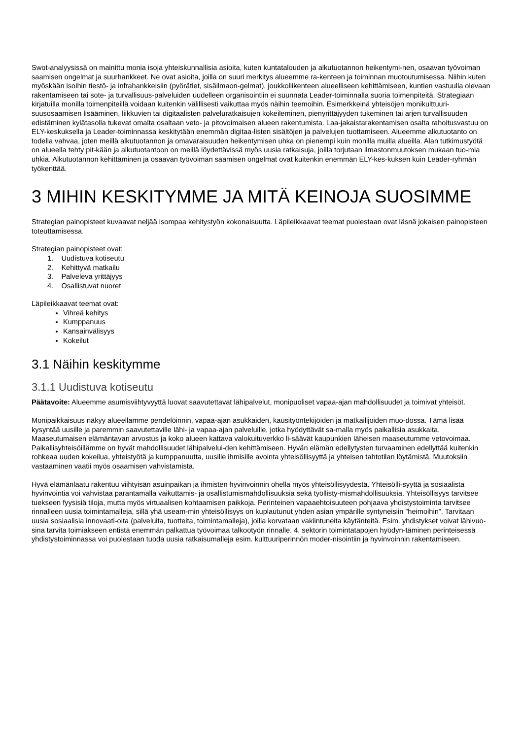Swot-analyysissä on mainittu monia isoja yhteiskunnallisia asioita, kuten kuntatalouden ja alkutuotannon heikentymi-nen, osaavan työvoiman saamisen ongelmat ja suurhankkeet. Ne ovat asioita, joilla on suuri merkitys alueemme ra-kenteen ja toiminnan muotoutumisessa. Niihin kuten myöskään isoihin tiestö- ja infrahankkeisiin (pyörätiet, sisäilmaon-gelmat), joukkoliikenteen alueelliseen kehittämiseen, kuntien vastuulla olevaan rakentamiseen tai sote- ja turvallisuus-palveluiden uudelleen organisointiin ei suunnata Leader-toiminnalla suoria toimenpiteitä. Strategiaan kirjatuilla monilla toimenpiteillä voidaan kuitenkin välillisesti vaikuttaa myös näihin teemoihin. Esimerkkeinä yhteisöjen monikulttuuri-suusosaamisen lisääminen, liikkuvien tai digitaalisten palveluratkaisujen kokeileminen, pienyrittäjyyden tukeminen tai arjen turvallisuuden edistäminen kylätasolla tukevat omalta osaltaan veto- ja pitovoimaisen alueen rakentumista. Laa-jakaistarakentamisen osalta rahoitusvastuu on ELY-keskuksella ja Leader-toiminnassa keskitytään enemmän digitaa-listen sisältöjen ja palvelujen tuottamiseen. Alueemme alkutuotanto on todella vahvaa, joten meillä alkutuotannon ja omavaraisuuden heikentymisen uhka on pienempi kuin monilla muilla alueilla. Alan tutkimustyötä on alueella tehty pit-kään ja alkutuotantoon on meillä löydettävissä myös uusia ratkaisuja, joilla torjutaan ilmastonmuutoksen mukaan tuo-mia uhkia. Alkutuotannon kehittäminen ja osaavan työvoiman saamisen ongelmat ovat kuitenkin enemmän ELY-kes-kuksen kuin Leader-ryhmän työkenttää.
3 MIHIN KESKITYMME JA MITÄ KEINOJA SUOSIMME
Strategian painopisteet kuvaavat neljää isompaa kehitystyön kokonaisuutta. Läpileikkaavat teemat puolestaan ovat läsnä jokaisen painopisteen toteuttamisessa.
Strategian painopisteet ovat:
1. Uudistuva kotiseutu
2. Kehittyvä matkailu
3. Palveleva yrittäjyys
4. Osallistuvat nuoret
Läpileikkaavat teemat ovat:
Vihreä kehitys
Kumppanuus
Kansainvälisyys
Kokeilut
3.1 Näihin keskitymme
3.1.1 Uudistuva kotiseutu
Päätavoite: Alueemme asumisviihtyvyyttä luovat saavutettavat lähipalvelut, monipuoliset vapaa-ajan mahdollisuudet ja toimivat yhteisöt.
Monipaikkaisuus näkyy alueellamme pendelöinnin, vapaa-ajan asukkaiden, kausityöntekijöiden ja matkailijoiden muo-dossa. Tämä lisää kysyntää uusille ja paremmin saavutettaville lähi- ja vapaa-ajan palveluille, jotka hyödyttävät sa-malla myös paikallisia asukkaita. Maaseutumaisen elämäntavan arvostus ja koko alueen kattava valokuituverkko li-säävät kaupunkien läheisen maaseutumme vetovoimaa. Paikallisyhteisöillämme on hyvät mahdollisuudet lähipalvelui-den kehittämiseen. Hyvän elämän edellytysten turvaaminen edellyttää kuitenkin rohkeaa uuden kokeilua, yhteistyötä ja kumppanuutta, uusille ihmisille avointa yhteisöllisyyttä ja yhteisen tahtotilan löytämistä. Muutoksiin vastaaminen vaatii myös osaamisen vahvistamista.
Hyvä elämänlaatu rakentuu viihtyisän asuinpaikan ja ihmisten hyvinvoinnin ohella myös yhteisöllisyydestä. Yhteisölli-syyttä ja sosiaalista hyvinvointia voi vahvistaa parantamalla vaikuttamis- ja osallistumismahdollisuuksia sekä työllisty-mismahdollisuuksia. Yhteisöllisyys tarvitsee tuekseen fyysisiä tiloja, mutta myös virtuaalisen kohtaamisen paikkoja. Perinteinen vapaaehtoisuuteen pohjaava yhdistystoiminta tarvitsee rinnalleen uusia toimintamalleja, sillä yhä useam-min yhteisöllisyys on kuplautunut yhden asian ympärille syntyneisiin ”heimoihin”. Tarvitaan uusia sosiaalisia innovaati-oita (palveluita, tuotteita, toimintamalleja), joilla korvataan vakiintuneita käytänteitä. Esim. yhdistykset voivat lähivuo-sina tarvita toimiakseen entistä enemmän palkattua työvoimaa talkootyön rinnalle. 4. sektorin toimintatapojen hyödyn-täminen perinteisessä yhdistystoiminnassa voi puolestaan tuoda uusia ratkaisumalleja esim. kulttuuriperinnön moder-nisointiin ja hyvinvoinnin rakentamiseen.